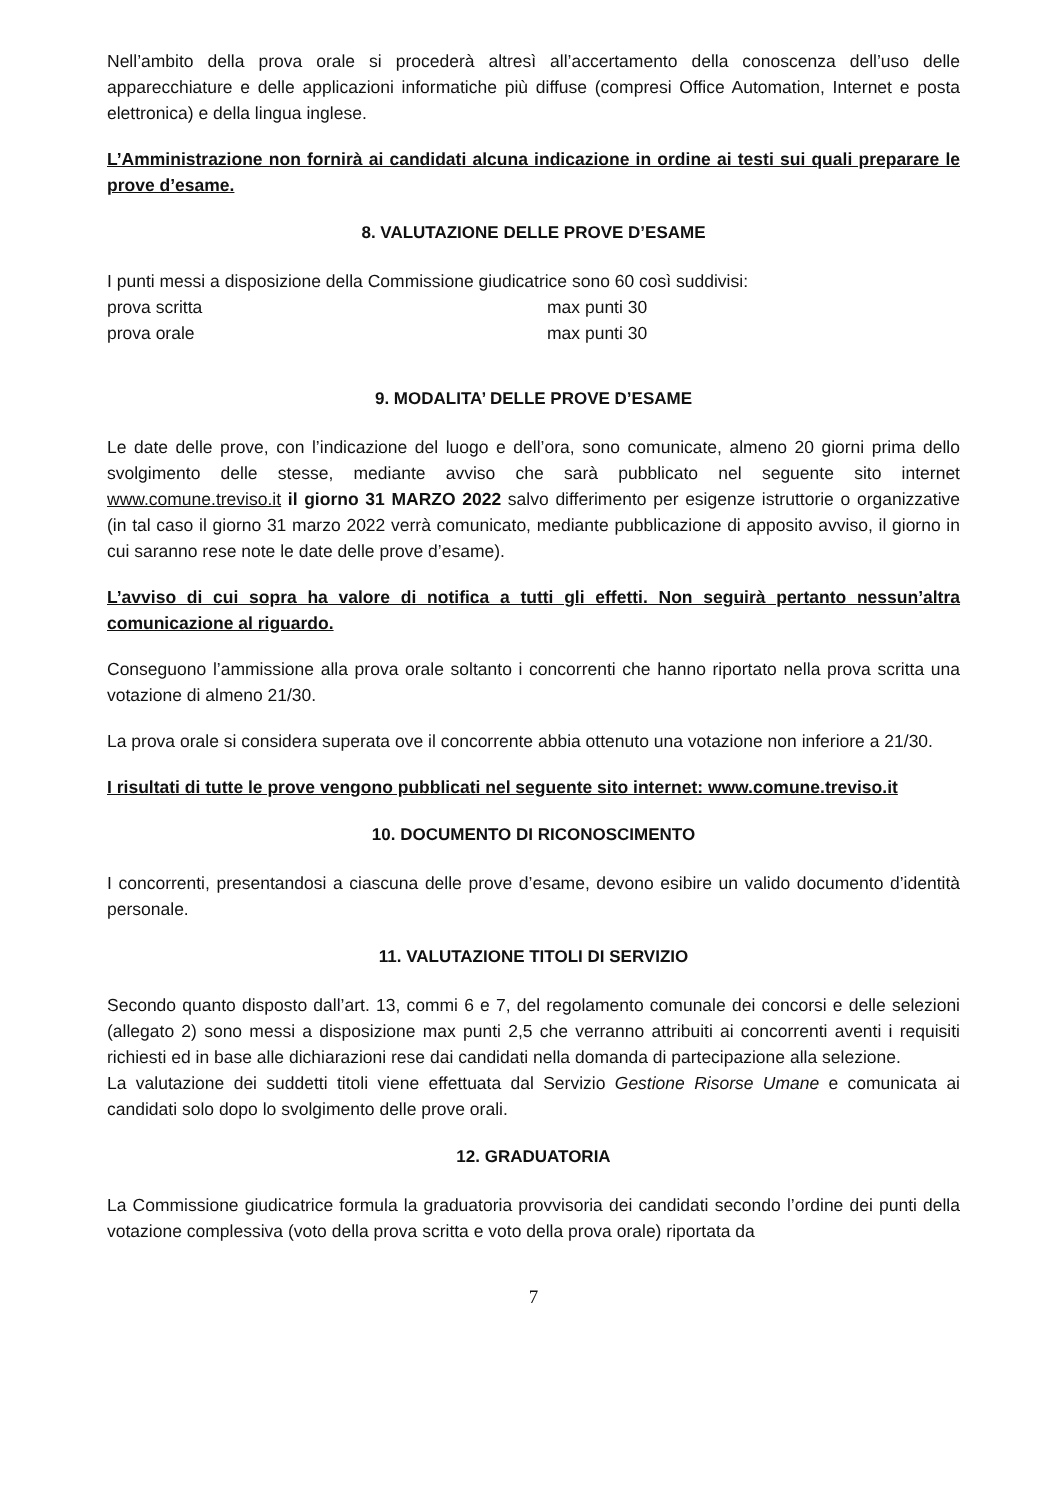Nell’ambito della prova orale si procederà altresì all’accertamento della conoscenza dell’uso delle apparecchiature e delle applicazioni informatiche più diffuse (compresi Office Automation, Internet e posta elettronica) e della lingua inglese.
L’Amministrazione non fornirà ai candidati alcuna indicazione in ordine ai testi sui quali preparare le prove d’esame.
8. VALUTAZIONE DELLE PROVE D’ESAME
I punti messi a disposizione della Commissione giudicatrice sono 60 così suddivisi:
prova scritta max punti 30
prova orale max punti 30
9. MODALITA’ DELLE PROVE D’ESAME
Le date delle prove, con l’indicazione del luogo e dell’ora, sono comunicate, almeno 20 giorni prima dello svolgimento delle stesse, mediante avviso che sarà pubblicato nel seguente sito internet www.comune.treviso.it il giorno 31 MARZO 2022 salvo differimento per esigenze istruttorie o organizzative (in tal caso il giorno 31 marzo 2022 verrà comunicato, mediante pubblicazione di apposito avviso, il giorno in cui saranno rese note le date delle prove d’esame).
L’avviso di cui sopra ha valore di notifica a tutti gli effetti. Non seguirà pertanto nessun’altra comunicazione al riguardo.
Conseguono l’ammissione alla prova orale soltanto i concorrenti che hanno riportato nella prova scritta una votazione di almeno 21/30.
La prova orale si considera superata ove il concorrente abbia ottenuto una votazione non inferiore a 21/30.
I risultati di tutte le prove vengono pubblicati nel seguente sito internet: www.comune.treviso.it
10. DOCUMENTO DI RICONOSCIMENTO
I concorrenti, presentandosi a ciascuna delle prove d’esame, devono esibire un valido documento d’identità personale.
11. VALUTAZIONE TITOLI DI SERVIZIO
Secondo quanto disposto dall’art. 13, commi 6 e 7, del regolamento comunale dei concorsi e delle selezioni (allegato 2) sono messi a disposizione max punti 2,5 che verranno attribuiti ai concorrenti aventi i requisiti richiesti ed in base alle dichiarazioni rese dai candidati nella domanda di partecipazione alla selezione.
La valutazione dei suddetti titoli viene effettuata dal Servizio Gestione Risorse Umane e comunicata ai candidati solo dopo lo svolgimento delle prove orali.
12. GRADUATORIA
La Commissione giudicatrice formula la graduatoria provvisoria dei candidati secondo l’ordine dei punti della votazione complessiva (voto della prova scritta e voto della prova orale) riportata da
7